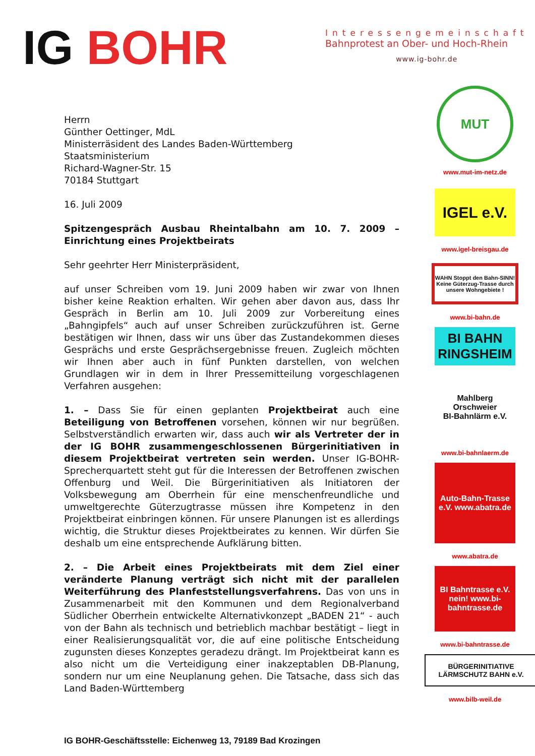IG BOHR
Interessengemeinschaft
Bahnprotest an Ober- und Hoch-Rhein
www.ig-bohr.de
Herrn
Günther Oettinger, MdL
Ministerräsident des Landes Baden-Württemberg
Staatsministerium
Richard-Wagner-Str. 15
70184 Stuttgart
16. Juli 2009
Spitzengespräch Ausbau Rheintalbahn am 10. 7. 2009 – Einrichtung eines Projektbeirats
Sehr geehrter Herr Ministerpräsident,
auf unser Schreiben vom 19. Juni 2009 haben wir zwar von Ihnen bisher keine Reaktion erhalten. Wir gehen aber davon aus, dass Ihr Gespräch in Berlin am 10. Juli 2009 zur Vorbereitung eines „Bahngipfels“ auch auf unser Schreiben zurückzuführen ist. Gerne bestätigen wir Ihnen, dass wir uns über das Zustandekommen dieses Gesprächs und erste Gesprächsergebnisse freuen. Zugleich möchten wir Ihnen aber auch in fünf Punkten darstellen, von welchen Grundlagen wir in dem in Ihrer Pressemitteilung vorgeschlagenen Verfahren ausgehen:
1. – Dass Sie für einen geplanten Projektbeirat auch eine Beteiligung von Betroffenen vorsehen, können wir nur begrüßen. Selbstverständlich erwarten wir, dass auch wir als Vertreter der in der IG BOHR zusammengeschlossenen Bürgerinitiativen in diesem Projektbeirat vertreten sein werden. Unser IG-BOHR-Sprecherquartett steht gut für die Interessen der Betroffenen zwischen Offenburg und Weil. Die Bürgerinitiativen als Initiatoren der Volksbewegung am Oberrhein für eine menschenfreundliche und umweltgerechte Güterzugtrasse müssen ihre Kompetenz in den Projektbeirat einbringen können. Für unsere Planungen ist es allerdings wichtig, die Struktur dieses Projektbeirates zu kennen. Wir dürfen Sie deshalb um eine entsprechende Aufklärung bitten.
2. – Die Arbeit eines Projektbeirats mit dem Ziel einer veränderte Planung verträgt sich nicht mit der parallelen Weiterführung des Planfeststellungsverfahrens. Das von uns in Zusammenarbeit mit den Kommunen und dem Regionalverband Südlicher Oberrhein entwickelte Alternativkonzept „BADEN 21“ - auch von der Bahn als technisch und betrieblich machbar bestätigt – liegt in einer Realisierungsqualität vor, die auf eine politische Entscheidung zugunsten dieses Konzeptes geradezu drängt. Im Projektbeirat kann es also nicht um die Verteidigung einer inakzeptablen DB-Planung, sondern nur um eine Neuplanung gehen. Die Tatsache, dass sich das Land Baden-Württemberg
IG BOHR-Geschäftsstelle: Eichenweg 13, 79189 Bad Krozingen
MUT
www.mut-im-netz.de
IGEL e.V.
www.igel-breisgau.de
WAHN Stoppt den Bahn-SINN!
Keine Güterzug-Trasse durch unsere Wohngebiete !
www.bi-bahn.de
BI BAHN RINGSHEIM
Mahlberg Orschweier
BI-Bahnlärm e.V.
www.bi-bahnlaerm.de
Auto-Bahn-Trasse e.V. www.abatra.de
www.abatra.de
BI Bahntrasse e.V. nein! www.bi-bahntrasse.de
www.bi-bahntrasse.de
BÜRGERINITIATIVE LÄRMSCHUTZ BAHN e.V.
www.bilb-weil.de